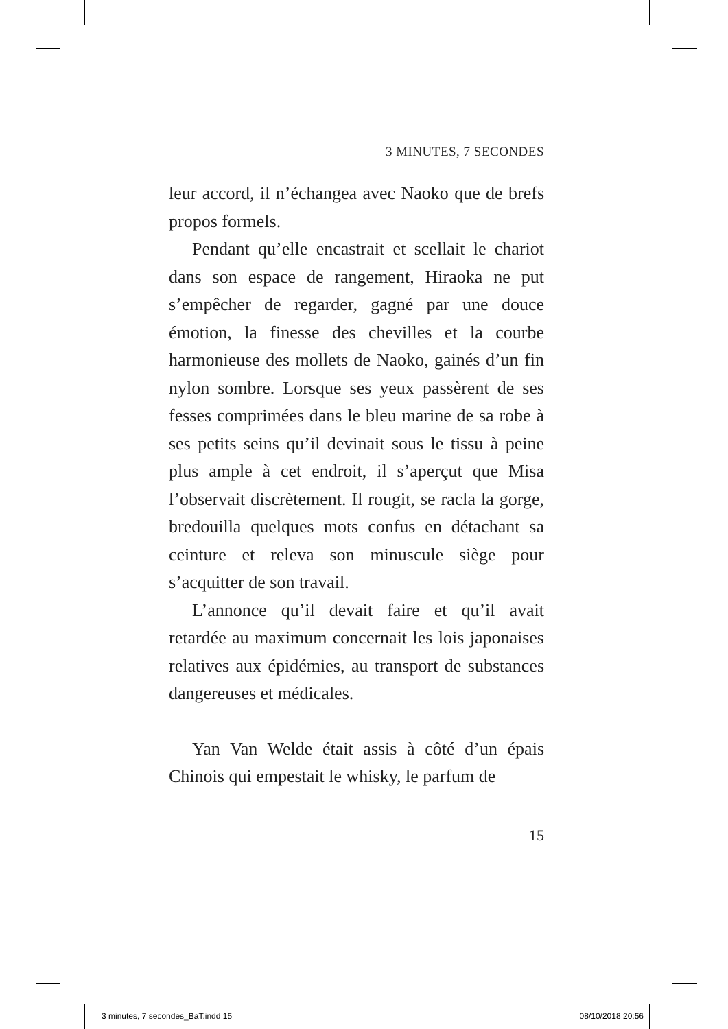3 MINUTES, 7 SECONDES
leur accord, il n’échangea avec Naoko que de brefs propos formels.
Pendant qu’elle encastrait et scellait le chariot dans son espace de rangement, Hiraoka ne put s’empêcher de regarder, gagné par une douce émotion, la finesse des chevilles et la courbe harmonieuse des mollets de Naoko, gainés d’un fin nylon sombre. Lorsque ses yeux passèrent de ses fesses comprimées dans le bleu marine de sa robe à ses petits seins qu’il devinait sous le tissu à peine plus ample à cet endroit, il s’aperçut que Misa l’observait discrètement. Il rougit, se racla la gorge, bredouilla quelques mots confus en détachant sa ceinture et releva son minuscule siège pour s’acquitter de son travail.
L’annonce qu’il devait faire et qu’il avait retardée au maximum concernait les lois japonaises relatives aux épidémies, au transport de substances dangereuses et médicales.
Yan Van Welde était assis à côté d’un épais Chinois qui empestait le whisky, le parfum de
15
3 minutes, 7 secondes_BaT.indd 15 08/10/2018 20:56